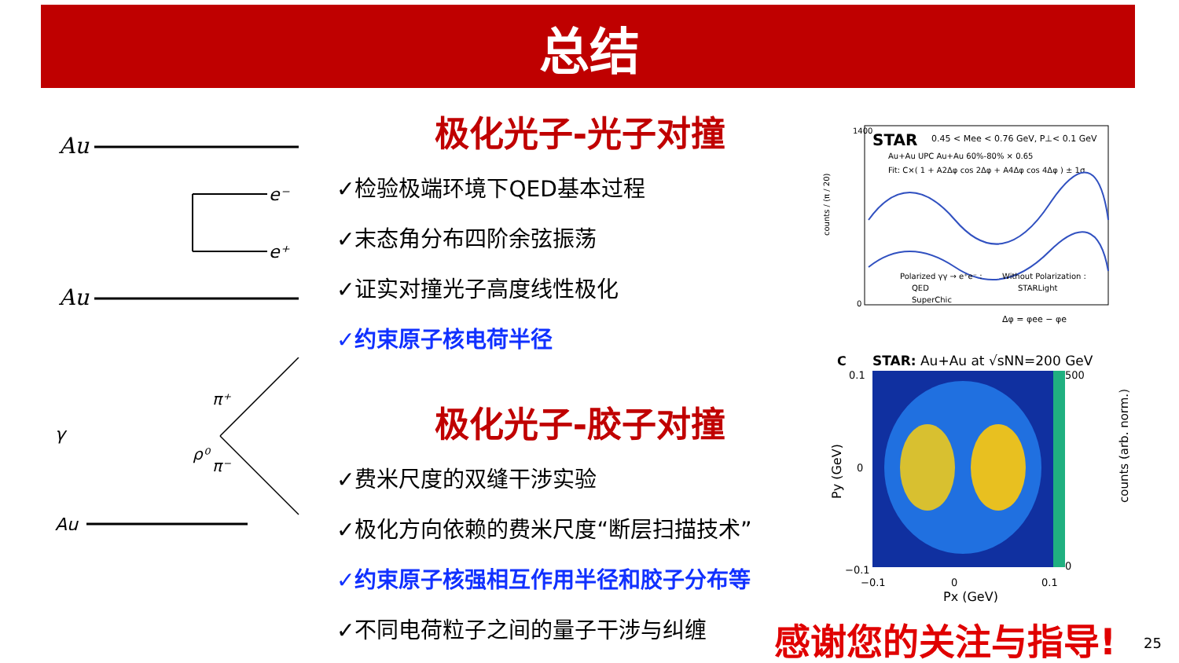总结
极化光子-光子对撞
✓检验极端环境下QED基本过程
✓末态角分布四阶余弦振荡
✓证实对撞光子高度线性极化
✓约束原子核电荷半径
极化光子-胶子对撞
✓费米尺度的双缝干涉实验
✓极化方向依赖的费米尺度“断层扫描技术”
✓约束原子核强相互作用半径和胶子分布等
✓不同电荷粒子之间的量子干涉与纠缠
Au
Au
e⁻
e⁺
Au
γ
π⁺
ρ⁰
π⁻
STAR
0.45 < Mee < 0.76 GeV, P⊥< 0.1 GeV
Au+Au UPC Au+Au 60%-80% × 0.65
Fit: C×( 1 + A2Δφ cos 2Δφ + A4Δφ cos 4Δφ ) ± 1σ
Polarized γγ → e⁺e⁻ :
Without Polarization :
QED
STARLight
SuperChic
1400
0
Δφ = φee − φe
counts / (π / 20)
C
STAR: Au+Au at √sNN=200 GeV
500
0
0.1
0
−0.1
−0.1
0
0.1
Px (GeV)
Py (GeV)
counts (arb. norm.)
感谢您的关注与指导! 25